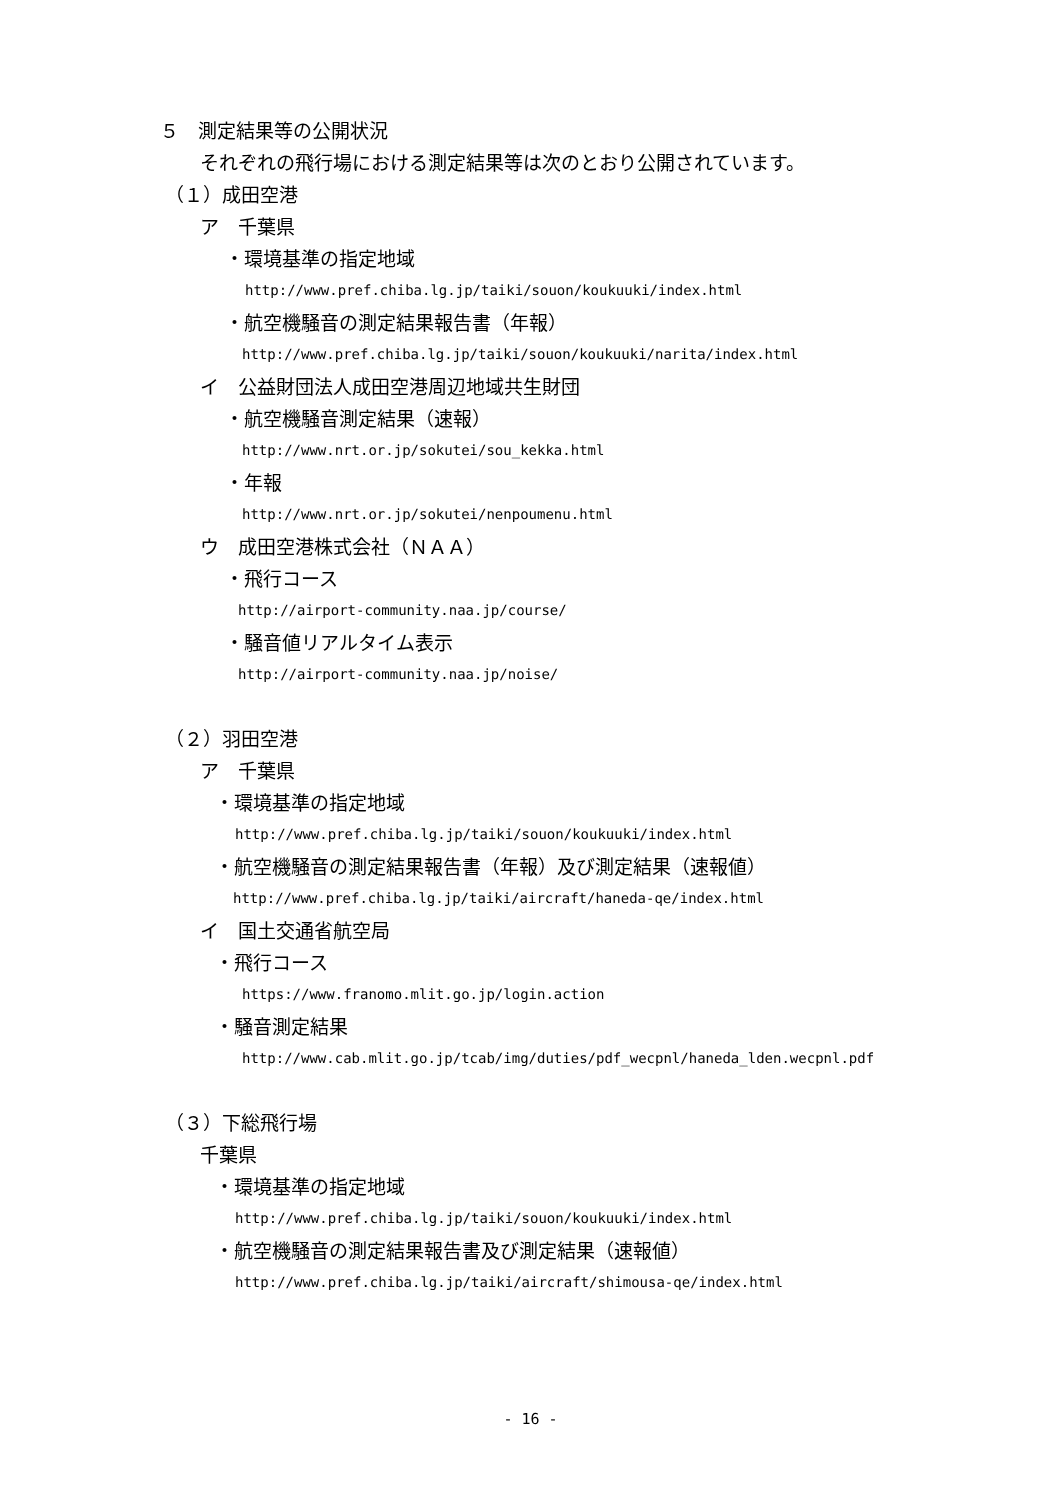５　測定結果等の公開状況
それぞれの飛行場における測定結果等は次のとおり公開されています。
（１）成田空港
ア　千葉県
・環境基準の指定地域
http://www.pref.chiba.lg.jp/taiki/souon/koukuuki/index.html
・航空機騒音の測定結果報告書（年報）
http://www.pref.chiba.lg.jp/taiki/souon/koukuuki/narita/index.html
イ　公益財団法人成田空港周辺地域共生財団
・航空機騒音測定結果（速報）
http://www.nrt.or.jp/sokutei/sou_kekka.html
・年報
http://www.nrt.or.jp/sokutei/nenpoumenu.html
ウ　成田空港株式会社（ＮＡＡ）
・飛行コース
http://airport-community.naa.jp/course/
・騒音値リアルタイム表示
http://airport-community.naa.jp/noise/
（２）羽田空港
ア　千葉県
・環境基準の指定地域
http://www.pref.chiba.lg.jp/taiki/souon/koukuuki/index.html
・航空機騒音の測定結果報告書（年報）及び測定結果（速報値）
http://www.pref.chiba.lg.jp/taiki/aircraft/haneda-qe/index.html
イ　国土交通省航空局
・飛行コース
https://www.franomo.mlit.go.jp/login.action
・騒音測定結果
http://www.cab.mlit.go.jp/tcab/img/duties/pdf_wecpnl/haneda_lden.wecpnl.pdf
（３）下総飛行場
千葉県
・環境基準の指定地域
http://www.pref.chiba.lg.jp/taiki/souon/koukuuki/index.html
・航空機騒音の測定結果報告書及び測定結果（速報値）
http://www.pref.chiba.lg.jp/taiki/aircraft/shimousa-qe/index.html
- 16 -